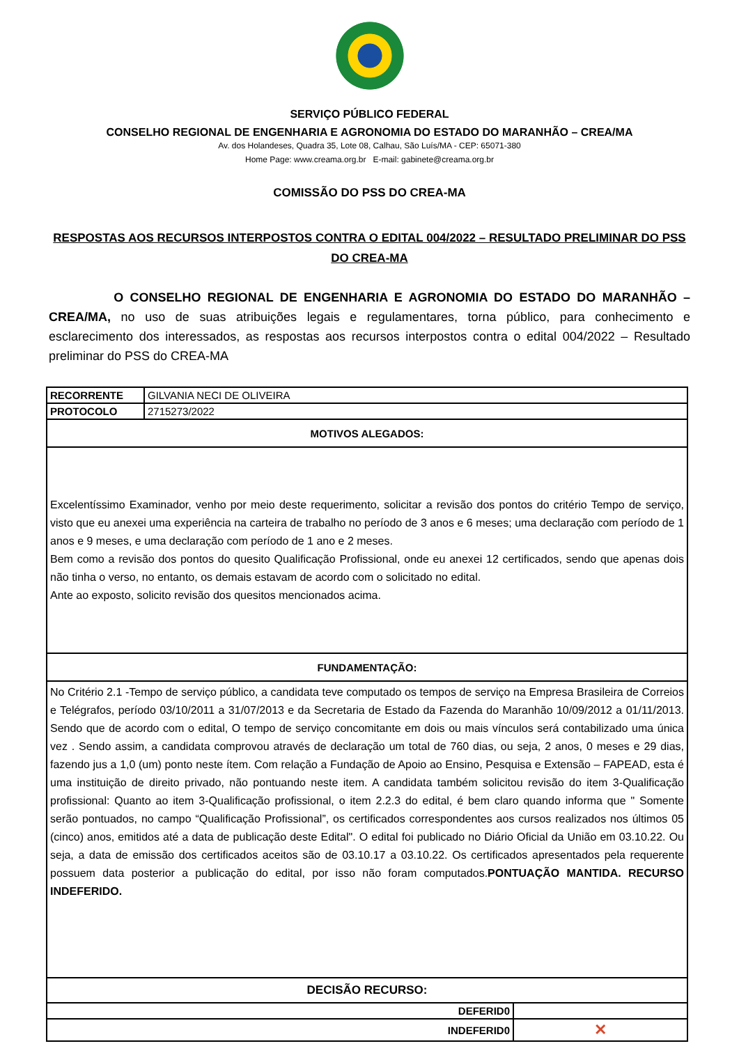SERVIÇO PÚBLICO FEDERAL
CONSELHO REGIONAL DE ENGENHARIA E AGRONOMIA DO ESTADO DO MARANHÃO – CREA/MA
Av. dos Holandeses, Quadra 35, Lote 08, Calhau, São Luís/MA - CEP: 65071-380
Home Page: www.creama.org.br E-mail: gabinete@creama.org.br
COMISSÃO DO PSS DO CREA-MA
RESPOSTAS AOS RECURSOS INTERPOSTOS CONTRA O EDITAL 004/2022 – RESULTADO PRELIMINAR DO PSS DO CREA-MA
O CONSELHO REGIONAL DE ENGENHARIA E AGRONOMIA DO ESTADO DO MARANHÃO – CREA/MA, no uso de suas atribuições legais e regulamentares, torna público, para conhecimento e esclarecimento dos interessados, as respostas aos recursos interpostos contra o edital 004/2022 – Resultado preliminar do PSS do CREA-MA
| RECORRENTE | GILVANIA NECI DE OLIVEIRA | |
| PROTOCOLO | 2715273/2022 | |
| MOTIVOS ALEGADOS: | | |
| Excelentíssimo Examinador, venho por meio deste requerimento, solicitar a revisão dos pontos do critério Tempo de serviço, visto que eu anexei uma experiência na carteira de trabalho no período de 3 anos e 6 meses; uma declaração com período de 1 anos e 9 meses, e uma declaração com período de 1 ano e 2 meses. Bem como a revisão dos pontos do quesito Qualificação Profissional, onde eu anexei 12 certificados, sendo que apenas dois não tinha o verso, no entanto, os demais estavam de acordo com o solicitado no edital. Ante ao exposto, solicito revisão dos quesitos mencionados acima. | | |
| FUNDAMENTAÇÃO: | | |
| No Critério 2.1 -Tempo de serviço público, a candidata teve computado os tempos de serviço na Empresa Brasileira de Correios e Telégrafos, período 03/10/2011 a 31/07/2013 e da Secretaria de Estado da Fazenda do Maranhão 10/09/2012 a 01/11/2013. Sendo que de acordo com o edital, O tempo de serviço concomitante em dois ou mais vínculos será contabilizado uma única vez . Sendo assim, a candidata comprovou através de declaração um total de 760 dias, ou seja, 2 anos, 0 meses e 29 dias, fazendo jus a 1,0 (um) ponto neste ítem. Com relação a Fundação de Apoio ao Ensino, Pesquisa e Extensão – FAPEAD, esta é uma instituição de direito privado, não pontuando neste item. A candidata também solicitou revisão do item 3-Qualificação profissional: Quanto ao item 3-Qualificação profissional, o item 2.2.3 do edital, é bem claro quando informa que " Somente serão pontuados, no campo “Qualificação Profissional”, os certificados correspondentes aos cursos realizados nos últimos 05 (cinco) anos, emitidos até a data de publicação deste Edital". O edital foi publicado no Diário Oficial da União em 03.10.22. Ou seja, a data de emissão dos certificados aceitos são de 03.10.17 a 03.10.22. Os certificados apresentados pela requerente possuem data posterior a publicação do edital, por isso não foram computados. PONTUAÇÃO MANTIDA. RECURSO INDEFERIDO. | | |
| DECISÃO RECURSO: | | |
| DEFERID0 | | |
| INDEFERID0 | | ✕ |